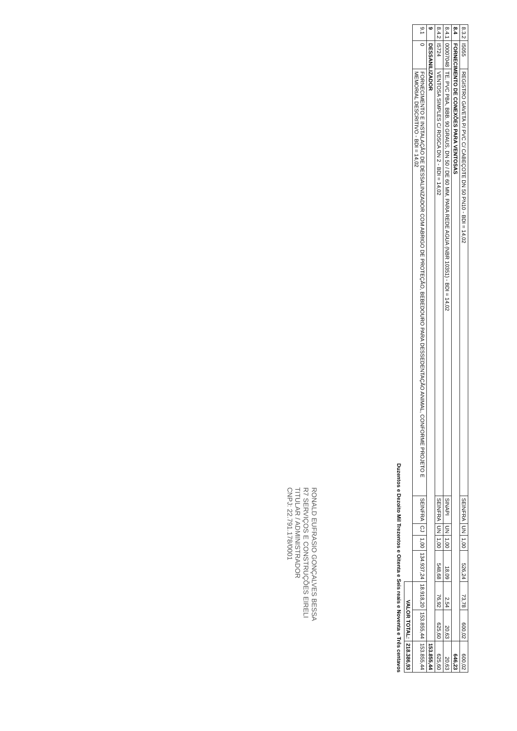| 8.3.2 | I5055 | REGISTRO GAVETA P/ PVC C/ CABEÇOTE DN 50 PN10 - BDI = 14,02 | SEINFRA | UN | 1,00 | 526,24 | 73,78 | 600,02 | 600,02 |
| 8.4 | FORNECIMENTO DE CONEXÕES PARA VENTOSAS | | | | | | | | 646,23 |
| 8.4.1 | 00007048 | TE, PVC PBA, BBB, 90 GRAUS, DN 50 / DE 60 MM, PARA REDE AGUA (NBR 10351) - BDI = 14,02 | SINAPI | UN | 1,00 | 18,09 | 2,54 | 20,63 | 20,63 |
| 8.4.2 | I5724 | VENTOSA SIMPLES C/ ROSCA DN 2 - BDI = 14,02 | SEINFRA | UN | 1,00 | 548,68 | 76,92 | 625,60 | 625,60 |
| 9 | DESSANILIZADOR | | | | | | | | 153.855,44 |
| 9.1 | 0 | FORNECIMENTO E INSTALAÇÃO DE DESSALINIZADOR COM ABRIGO DE PROTEÇÃO, BEBEDOURO PARA DESSEDENTAÇÃO ANIMAL, CONFORME PROJETO E MEMORIAL DESCRITIVO - BDI = 14,02 | SEINFRA | CJ | 1,00 | 134.937,24 | 18.918,20 | 153.855,44 | 153.855,44 |
| | | | | | | | VALOR TOTAL: | | 218.386,93 |
Duzentos e Dezoito Mil Trezentos e Oitenta e Seis reais e Noventa e Três centavos
RONALD EUFRASIO GONÇALVES BESSA
R7 SERVIÇOS E CONSTRUÇÕES EIRELI
TITULAR / ADMINISTRADOR
CNPJ: 22.791.178/0001